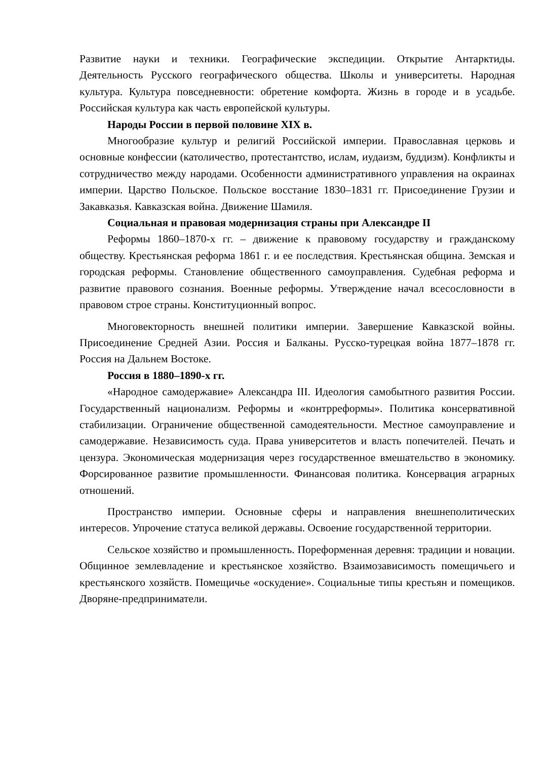Развитие науки и техники. Географические экспедиции. Открытие Антарктиды. Деятельность Русского географического общества. Школы и университеты. Народная культура. Культура повседневности: обретение комфорта. Жизнь в городе и в усадьбе. Российская культура как часть европейской культуры.
Народы России в первой половине XIX в.
Многообразие культур и религий Российской империи. Православная церковь и основные конфессии (католичество, протестантство, ислам, иудаизм, буддизм). Конфликты и сотрудничество между народами. Особенности административного управления на окраинах империи. Царство Польское. Польское восстание 1830–1831 гг. Присоединение Грузии и Закавказья. Кавказская война. Движение Шамиля.
Социальная и правовая модернизация страны при Александре II
Реформы 1860–1870-х гг. – движение к правовому государству и гражданскому обществу. Крестьянская реформа 1861 г. и ее последствия. Крестьянская община. Земская и городская реформы. Становление общественного самоуправления. Судебная реформа и развитие правового сознания. Военные реформы. Утверждение начал всесословности в правовом строе страны. Конституционный вопрос.
Многовекторность внешней политики империи. Завершение Кавказской войны. Присоединение Средней Азии. Россия и Балканы. Русско-турецкая война 1877–1878 гг. Россия на Дальнем Востоке.
Россия в 1880–1890-х гг.
«Народное самодержавие» Александра III. Идеология самобытного развития России. Государственный национализм. Реформы и «контрреформы». Политика консервативной стабилизации. Ограничение общественной самодеятельности. Местное самоуправление и самодержавие. Независимость суда. Права университетов и власть попечителей. Печать и цензура. Экономическая модернизация через государственное вмешательство в экономику. Форсированное развитие промышленности. Финансовая политика. Консервация аграрных отношений.
Пространство империи. Основные сферы и направления внешнеполитических интересов. Упрочение статуса великой державы. Освоение государственной территории.
Сельское хозяйство и промышленность. Пореформенная деревня: традиции и новации. Общинное землевладение и крестьянское хозяйство. Взаимозависимость помещичьего и крестьянского хозяйств. Помещичье «оскудение». Социальные типы крестьян и помещиков. Дворяне-предприниматели.